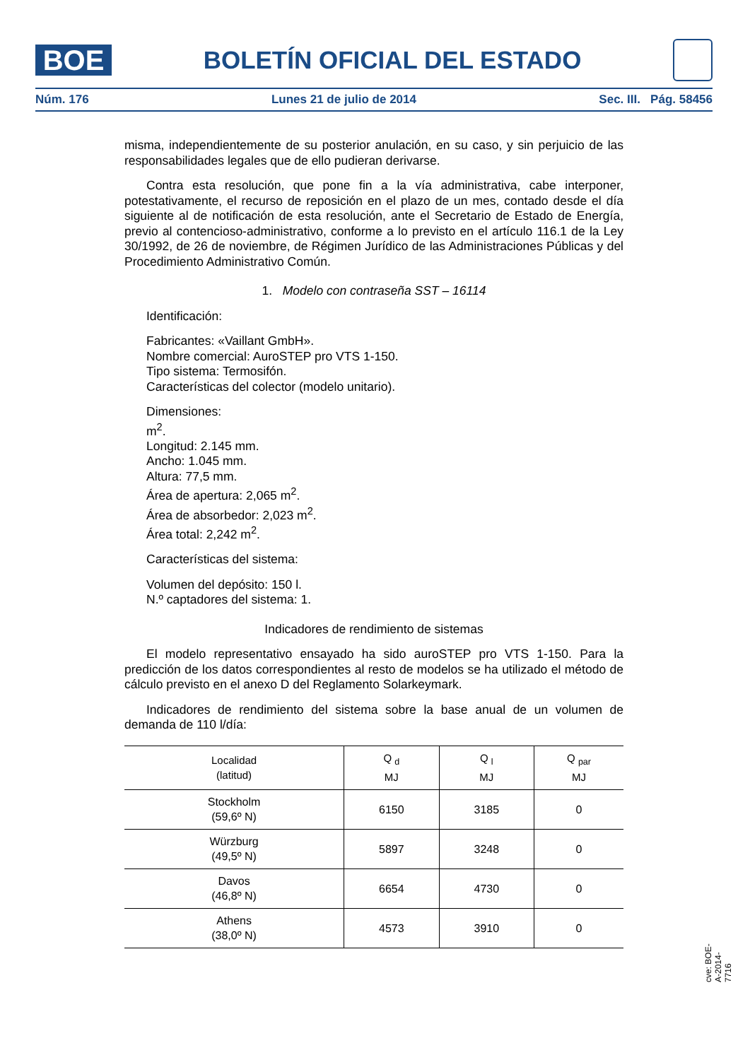BOE
BOLETÍN OFICIAL DEL ESTADO
Núm. 176 Lunes 21 de julio de 2014 Sec. III. Pág. 58456
misma, independientemente de su posterior anulación, en su caso, y sin perjuicio de las responsabilidades legales que de ello pudieran derivarse.
Contra esta resolución, que pone fin a la vía administrativa, cabe interponer, potestativamente, el recurso de reposición en el plazo de un mes, contado desde el día siguiente al de notificación de esta resolución, ante el Secretario de Estado de Energía, previo al contencioso-administrativo, conforme a lo previsto en el artículo 116.1 de la Ley 30/1992, de 26 de noviembre, de Régimen Jurídico de las Administraciones Públicas y del Procedimiento Administrativo Común.
1. Modelo con contraseña SST – 16114
Identificación:
Fabricantes: «Vaillant GmbH».
Nombre comercial: AuroSTEP pro VTS 1-150.
Tipo sistema: Termosifón.
Características del colector (modelo unitario).
Dimensiones:
m<sup>2</sup>.
Longitud: 2.145 mm.
Ancho: 1.045 mm.
Altura: 77,5 mm.
Área de apertura: 2,065 m<sup>2</sup>.
Área de absorbedor: 2,023 m<sup>2</sup>.
Área total: 2,242 m<sup>2</sup>.
Características del sistema:
Volumen del depósito: 150 l.
N.º captadores del sistema: 1.
Indicadores de rendimiento de sistemas
El modelo representativo ensayado ha sido auroSTEP pro VTS 1-150. Para la predicción de los datos correspondientes al resto de modelos se ha utilizado el método de cálculo previsto en el anexo D del Reglamento Solarkeymark.
Indicadores de rendimiento del sistema sobre la base anual de un volumen de demanda de 110 l/día:
| Localidad (latitud) | Q <sub>d</sub> MJ | Q <sub>l</sub> MJ | Q <sub>par</sub> MJ |
| --- | --- | --- | --- |
| Stockholm (59,6º N) | 6150 | 3185 | 0 |
| Würzburg (49,5º N) | 5897 | 3248 | 0 |
| Davos (46,8º N) | 6654 | 4730 | 0 |
| Athens (38,0º N) | 4573 | 3910 | 0 |
cve: BOE-A-2014-7716